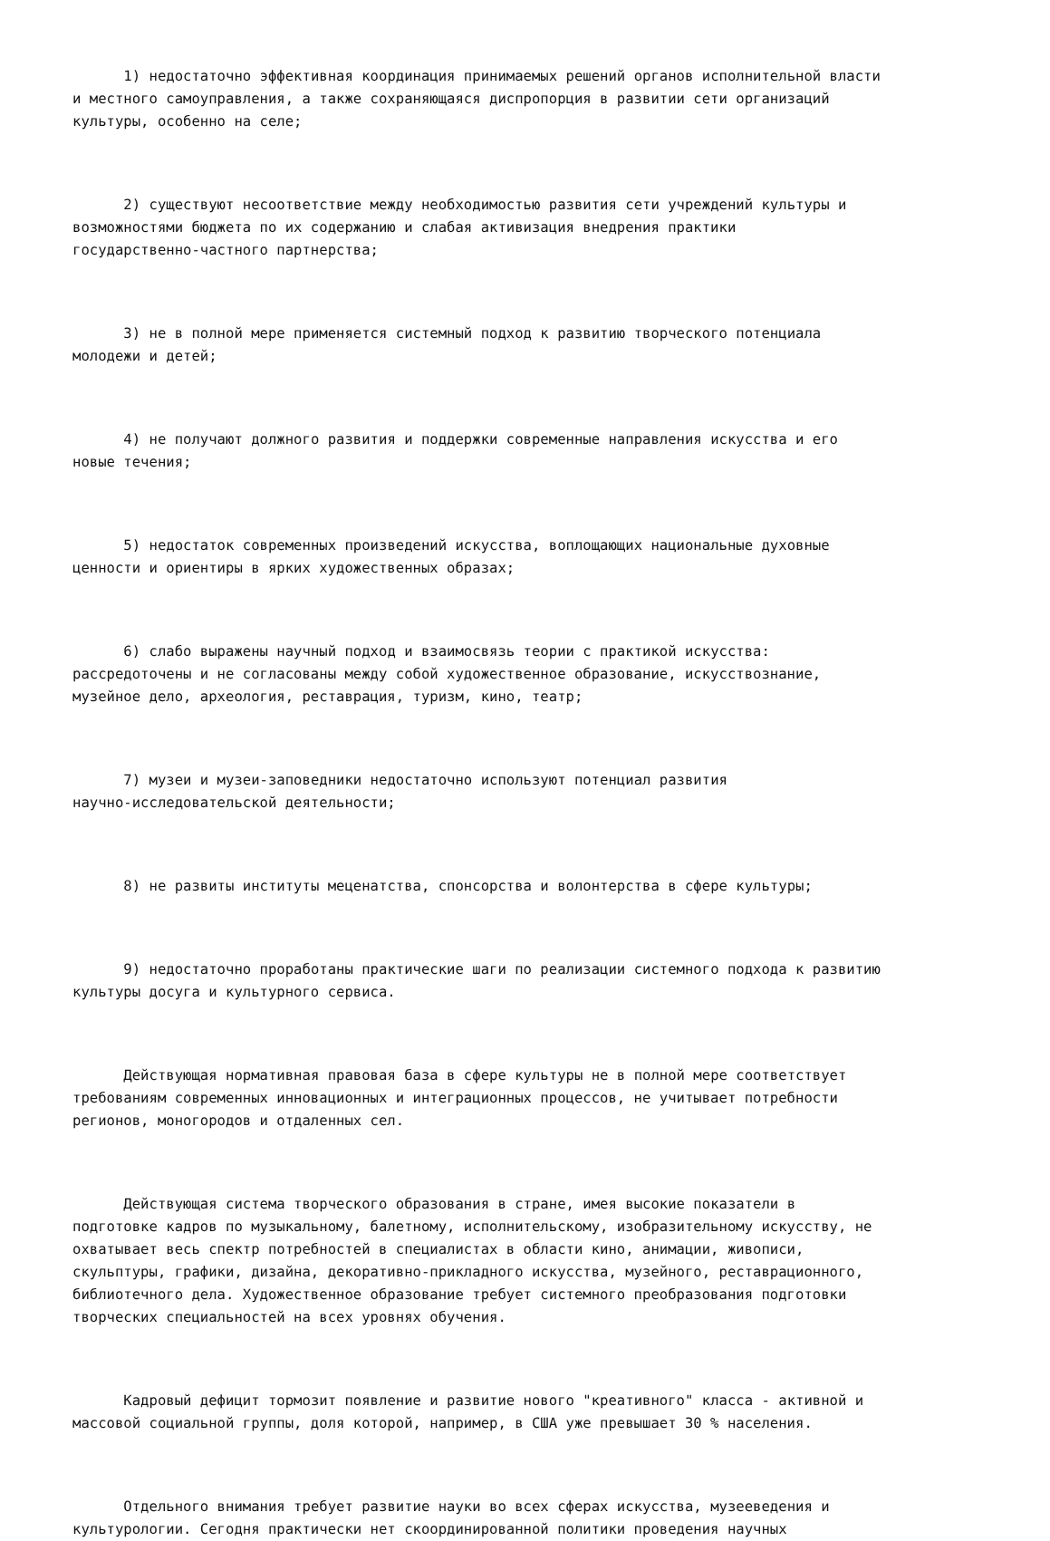1) недостаточно эффективная координация принимаемых решений органов исполнительной власти и местного самоуправления, а также сохраняющаяся диспропорция в развитии сети организаций культуры, особенно на селе;
2) существуют несоответствие между необходимостью развития сети учреждений культуры и возможностями бюджета по их содержанию и слабая активизация внедрения практики государственно-частного партнерства;
3) не в полной мере применяется системный подход к развитию творческого потенциала молодежи и детей;
4) не получают должного развития и поддержки современные направления искусства и его новые течения;
5) недостаток современных произведений искусства, воплощающих национальные духовные ценности и ориентиры в ярких художественных образах;
6) слабо выражены научный подход и взаимосвязь теории с практикой искусства: рассредоточены и не согласованы между собой художественное образование, искусствознание, музейное дело, археология, реставрация, туризм, кино, театр;
7) музеи и музеи-заповедники недостаточно используют потенциал развития научно-исследовательской деятельности;
8) не развиты институты меценатства, спонсорства и волонтерства в сфере культуры;
9) недостаточно проработаны практические шаги по реализации системного подхода к развитию культуры досуга и культурного сервиса.
Действующая нормативная правовая база в сфере культуры не в полной мере соответствует требованиям современных инновационных и интеграционных процессов, не учитывает потребности регионов, моногородов и отдаленных сел.
Действующая система творческого образования в стране, имея высокие показатели в подготовке кадров по музыкальному, балетному, исполнительскому, изобразительному искусству, не охватывает весь спектр потребностей в специалистах в области кино, анимации, живописи, скульптуры, графики, дизайна, декоративно-прикладного искусства, музейного, реставрационного, библиотечного дела. Художественное образование требует системного преобразования подготовки творческих специальностей на всех уровнях обучения.
Кадровый дефицит тормозит появление и развитие нового "креативного" класса - активной и массовой социальной группы, доля которой, например, в США уже превышает 30 % населения.
Отдельного внимания требует развитие науки во всех сферах искусства, музееведения и культурологии. Сегодня практически нет скоординированной политики проведения научных